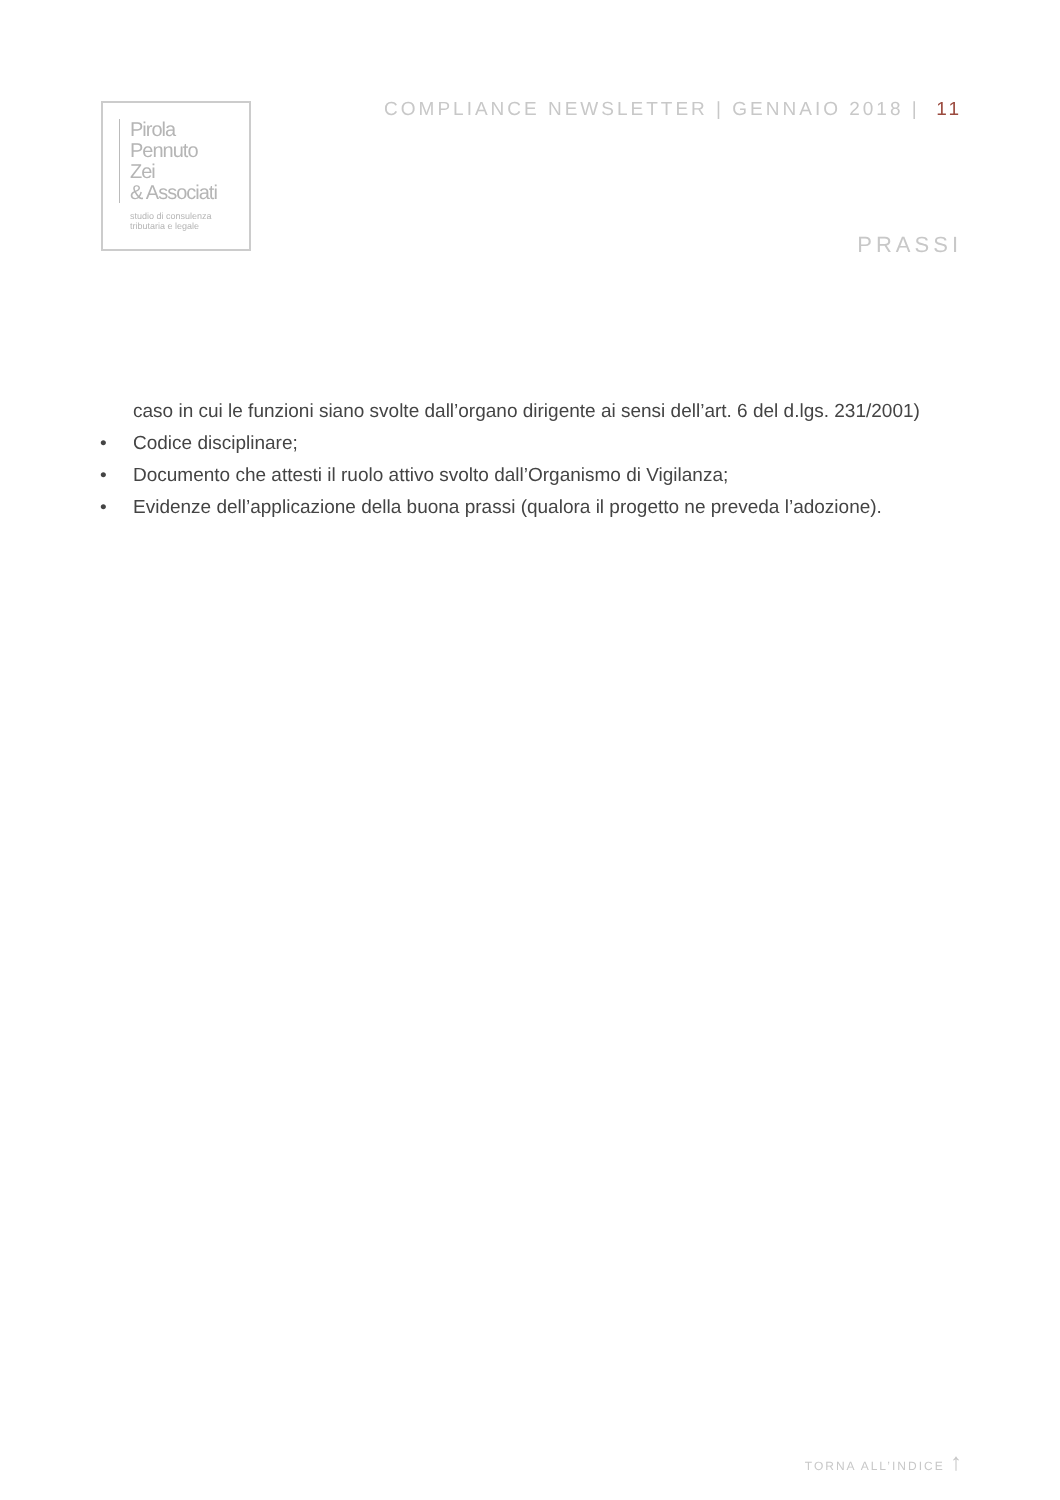Pirola
Pennuto
Zei
& Associati
studio di consulenza
tributaria e legale
COMPLIANCE NEWSLETTER | GENNAIO 2018 | 11
PRASSI
caso in cui le funzioni siano svolte dall’organo dirigente ai sensi dell’art. 6 del d.lgs. 231/2001)
• Codice disciplinare;
• Documento che attesti il ruolo attivo svolto dall’Organismo di Vigilanza;
• Evidenze dell’applicazione della buona prassi (qualora il progetto ne preveda l’adozione).
TORNA ALL’INDICE ↑